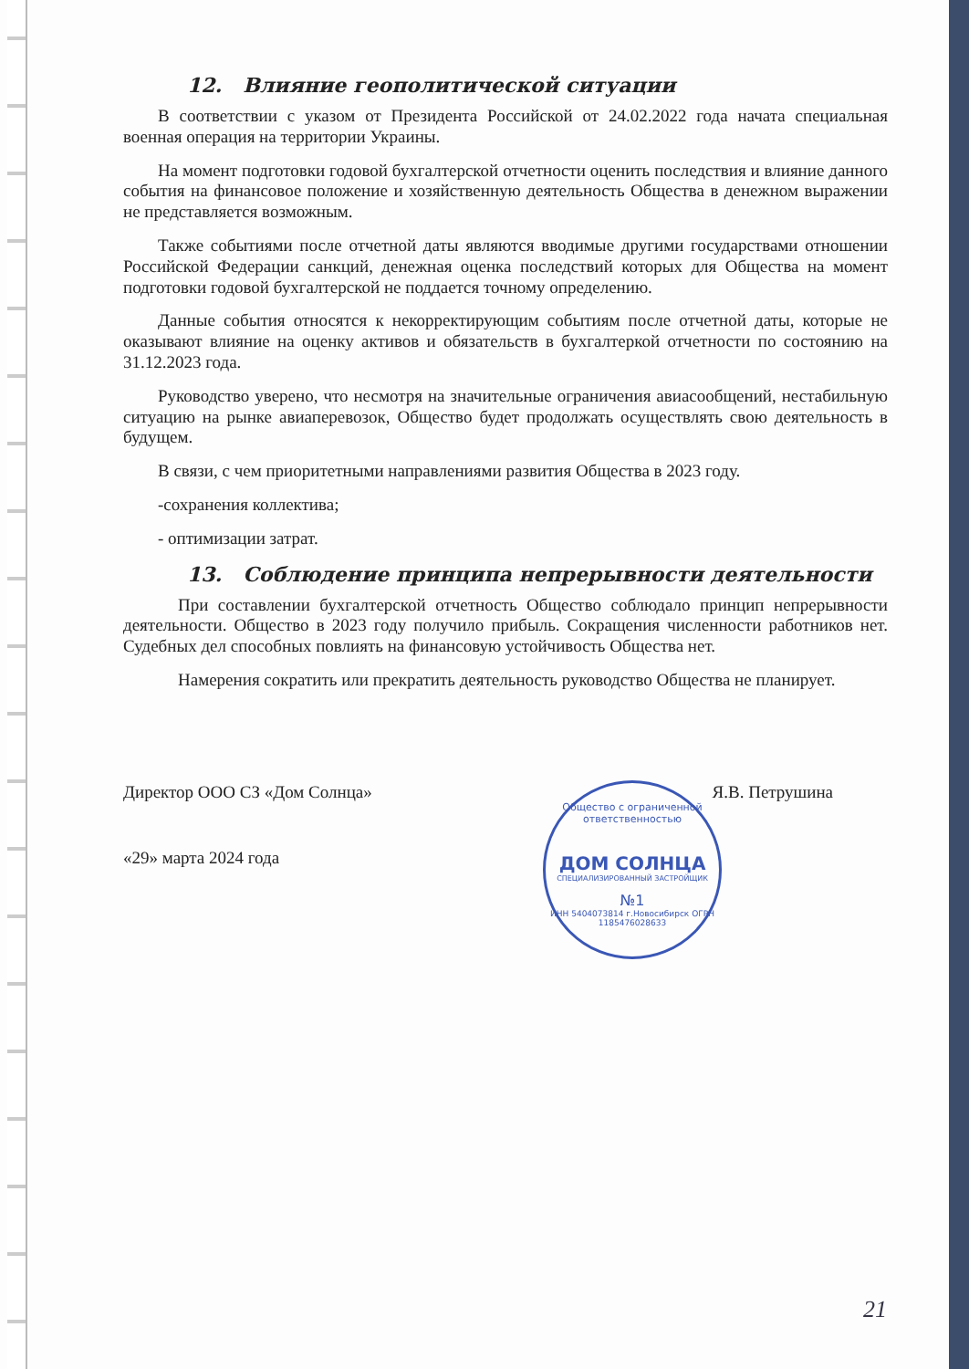12. Влияние геополитической ситуации
В соответствии с указом от Президента Российской от 24.02.2022 года начата специальная военная операция на территории Украины.
На момент подготовки годовой бухгалтерской отчетности оценить последствия и влияние данного события на финансовое положение и хозяйственную деятельность Общества в денежном выражении не представляется возможным.
Также событиями после отчетной даты являются вводимые другими государствами отношении Российской Федерации санкций, денежная оценка последствий которых для Общества на момент подготовки годовой бухгалтерской не поддается точному определению.
Данные события относятся к некорректирующим событиям после отчетной даты, которые не оказывают влияние на оценку активов и обязательств в бухгалтеркой отчетности по состоянию на 31.12.2023 года.
Руководство уверено, что несмотря на значительные ограничения авиасообщений, нестабильную ситуацию на рынке авиаперевозок, Общество будет продолжать осуществлять свою деятельность в будущем.
В связи, с чем приоритетными направлениями развития Общества в 2023 году.
-сохранения коллектива;
- оптимизации затрат.
13. Соблюдение принципа непрерывности деятельности
При составлении бухгалтерской отчетность Общество соблюдало принцип непрерывности деятельности. Общество в 2023 году получило прибыль. Сокращения численности работников нет. Судебных дел способных повлиять на финансовую устойчивость Общества нет.
Намерения сократить или прекратить деятельность руководство Общества не планирует.
Директор ООО СЗ «Дом Солнца» Я.В. Петрушина
«29» марта 2024 года
Общество с ограниченной ответственностью
ДОМ СОЛНЦА
СПЕЦИАЛИЗИРОВАННЫЙ ЗАСТРОЙЩИК
№1
ИНН 5404073814 г.Новосибирск ОГРН 1185476028633
21